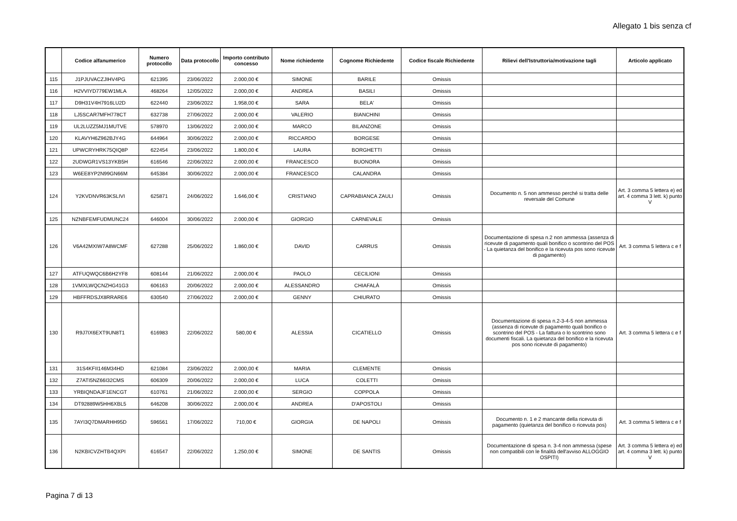Allegato 1 bis senza cf
| | Codice alfanumerico | Numero protocollo | Data protocollo | Importo contributo concesso | Nome richiedente | Cognome Richiedente | Codice fiscale Richiedente | Rilievi dell'Istruttoria/motivazione tagli | Articolo applicato |
| --- | --- | --- | --- | --- | --- | --- | --- | --- | --- |
| 115 | J1PJUVACZJIHV4PG | 621395 | 23/06/2022 | 2.000,00 € | SIMONE | BARILE | Omissis | | |
| 116 | H2VVIYD779EW1MLA | 468264 | 12/05/2022 | 2.000,00 € | ANDREA | BASILI | Omissis | | |
| 117 | D9H31V4H7916LU2D | 622440 | 23/06/2022 | 1.958,00 € | SARA | BELA' | Omissis | | |
| 118 | LJ5SCAR7MFH778CT | 632738 | 27/06/2022 | 2.000,00 € | VALERIO | BIANCHINI | Omissis | | |
| 119 | UL2LUZZ5MJ1MUTVE | 578970 | 13/06/2022 | 2.000,00 € | MARCO | BILANZONE | Omissis | | |
| 120 | KLAVYH6Z962BJY4G | 644964 | 30/06/2022 | 2.000,00 € | RICCARDO | BORGESE | Omissis | | |
| 121 | UPWCRYHRK75QIQ8P | 622454 | 23/06/2022 | 1.800,00 € | LAURA | BORGHETTI | Omissis | | |
| 122 | 2UDWGR1VS13YKB5H | 616546 | 22/06/2022 | 2.000,00 € | FRANCESCO | BUONORA | Omissis | | |
| 123 | W6EE8YP2N99GN66M | 645384 | 30/06/2022 | 2.000,00 € | FRANCESCO | CALANDRA | Omissis | | |
| 124 | Y2KVDNVR63KSLIVI | 625871 | 24/06/2022 | 1.646,00 € | CRISTIANO | CAPRABIANCA ZAULI | Omissis | Documento n. 5 non ammesso perché si tratta delle reversale del Comune | Art. 3 comma 5 lettera e) ed art. 4 comma 3 lett. k) punto V |
| 125 | NZNBFEMFUDMUNC24 | 646004 | 30/06/2022 | 2.000,00 € | GIORGIO | CARNEVALE | Omissis | | |
| 126 | V6A42MXIW7A8WCMF | 627288 | 25/06/2022 | 1.860,00 € | DAVID | CARRUS | Omissis | Documentazione di spesa n.2 non ammessa (assenza di ricevute di pagamento quali bonifico o scontrino del POS - La quietanza del bonifico e la ricevuta pos sono ricevute di pagamento) | Art. 3 comma 5 lettera c e f |
| 127 | ATFUQWQC6B6H2YF8 | 608144 | 21/06/2022 | 2.000,00 € | PAOLO | CECILIONI | Omissis | | |
| 128 | 1VMXLWQCNZHG41G3 | 606163 | 20/06/2022 | 2.000,00 € | ALESSANDRO | CHIAFALÀ | Omissis | | |
| 129 | HBFFRDSJX8RRARE6 | 630540 | 27/06/2022 | 2.000,00 € | GENNY | CHIURATO | Omissis | | |
| 130 | R9J7IX6EXT9UN8T1 | 616983 | 22/06/2022 | 580,00 € | ALESSIA | CICATIELLO | Omissis | Documentazione di spesa n.2-3-4-5 non ammessa (assenza di ricevute di pagamento quali bonifico o scontrino del POS - La fattura o lo scontrino sono documenti fiscali. La quietanza del bonifico e la ricevuta pos sono ricevute di pagamento) | Art. 3 comma 5 lettera c e f |
| 131 | 31S4KFII146M34HD | 621084 | 23/06/2022 | 2.000,00 € | MARIA | CLEMENTE | Omissis | | |
| 132 | Z7ATI5NZ66I32CMS | 606309 | 20/06/2022 | 2.000,00 € | LUCA | COLETTI | Omissis | | |
| 133 | YRBIQNDAJF1ENCGT | 610761 | 21/06/2022 | 2.000,00 € | SERGIO | COPPOLA | Omissis | | |
| 134 | DT92889W5HH6XBL5 | 646208 | 30/06/2022 | 2.000,00 € | ANDREA | D'APOSTOLI | Omissis | | |
| 135 | 7AYI3Q7DMARHH95D | 596561 | 17/06/2022 | 710,00 € | GIORGIA | DE NAPOLI | Omissis | Documento n. 1 e 2 mancante della ricevuta di pagamento (quietanza del bonifico o ricevuta pos) | Art. 3 comma 5 lettera c e f |
| 136 | N2KBICVZHTB4QXPI | 616547 | 22/06/2022 | 1.250,00 € | SIMONE | DE SANTIS | Omissis | Documentazione di spesa n. 3-4 non ammessa (spese non compatibili con le finalità dell'avviso ALLOGGIO OSPITI) | Art. 3 comma 5 lettera e) ed art. 4 comma 3 lett. k) punto V |
Pagina 7 di 13